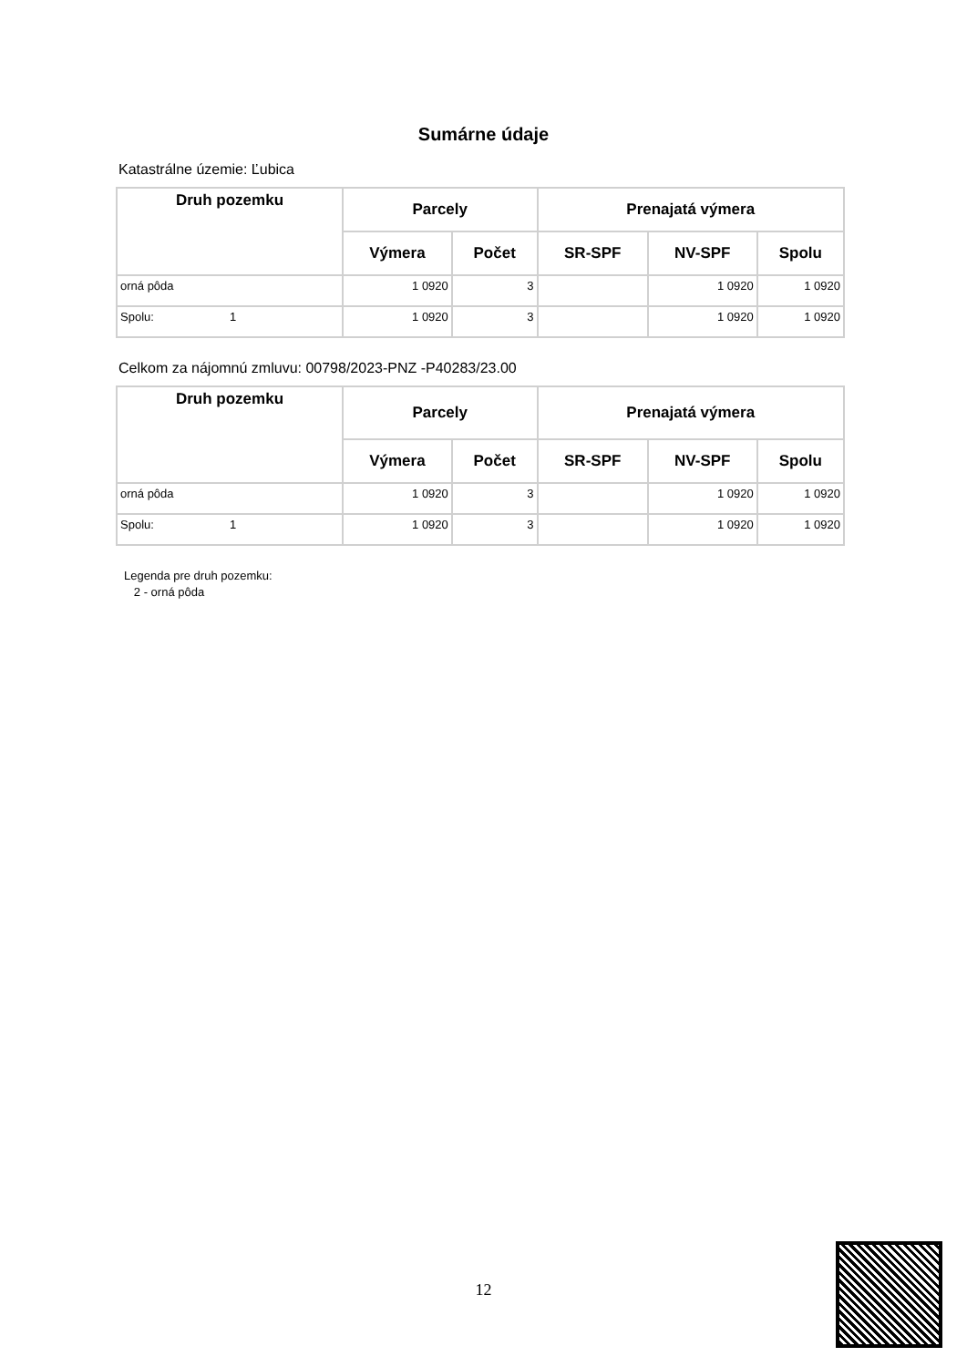Sumárne údaje
Katastrálne územie: Ľubica
| Druh pozemku | Parcely | | Prenajatá výmera | | |
| --- | --- | --- | --- | --- | --- |
| | Výmera | Počet | SR-SPF | NV-SPF | Spolu |
| orná pôda | 1 0920 | 3 | | 1 0920 | 1 0920 |
| Spolu: 1 | 1 0920 | 3 | | 1 0920 | 1 0920 |
Celkom za nájomnú zmluvu: 00798/2023-PNZ -P40283/23.00
| Druh pozemku | Parcely | | Prenajatá výmera | | |
| --- | --- | --- | --- | --- | --- |
| | Výmera | Počet | SR-SPF | NV-SPF | Spolu |
| orná pôda | 1 0920 | 3 | | 1 0920 | 1 0920 |
| Spolu: 1 | 1 0920 | 3 | | 1 0920 | 1 0920 |
Legenda pre druh pozemku:
2 - orná pôda
12